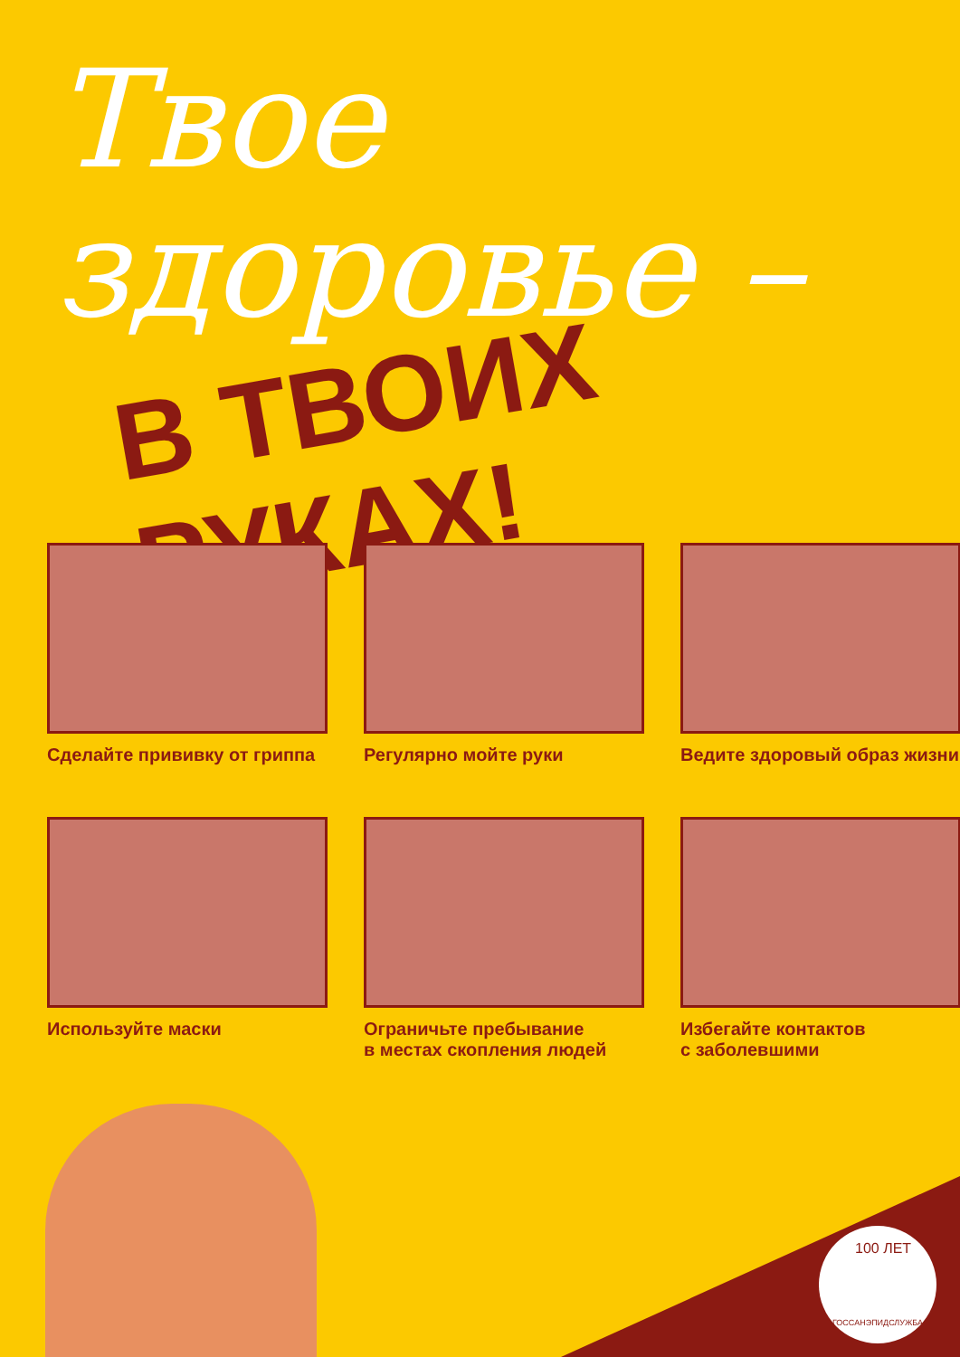Твое здоровье –
В ТВОИХ РУКАХ!
Сделайте прививку от гриппа
Регулярно мойте руки
Ведите здоровый образ жизни
Используйте маски
Ограничьте пребывание
в местах скопления людей
Избегайте контактов
с заболевшими
100 ЛЕТ
ГОССАНЭПИДСЛУЖБА